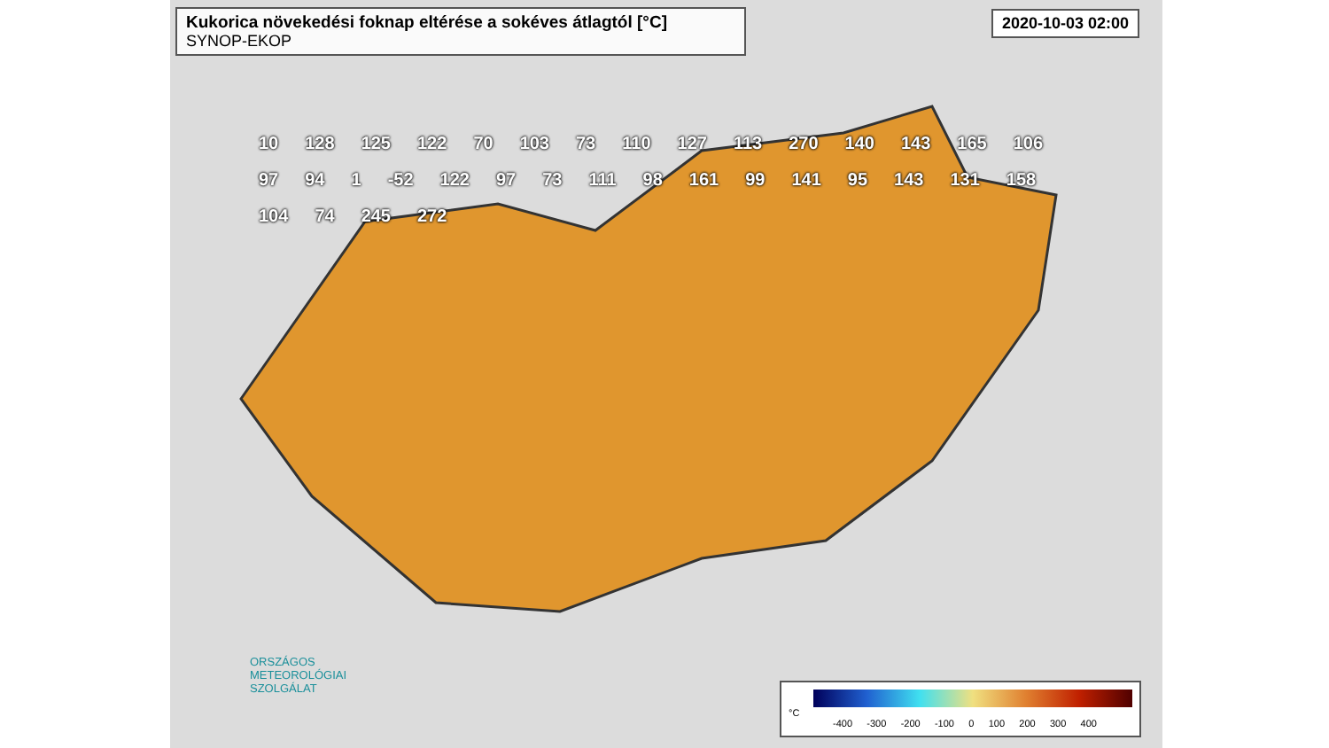Kukorica növekedési foknap eltérése a sokéves átlagtól [°C] SYNOP-EKOP
2020-10-03 02:00
10 128 125 122 70 103 73 110 127 113 270 140 143 165 106 97 94 1 -52 122 97 73 111 98 161 99 141 95 143 131 158 104 74 245 272
ORSZÁGOS
METEOROLÓGIAI
SZOLGÁLAT
°C
-400 -300 -200 -100 0 100 200 300 400